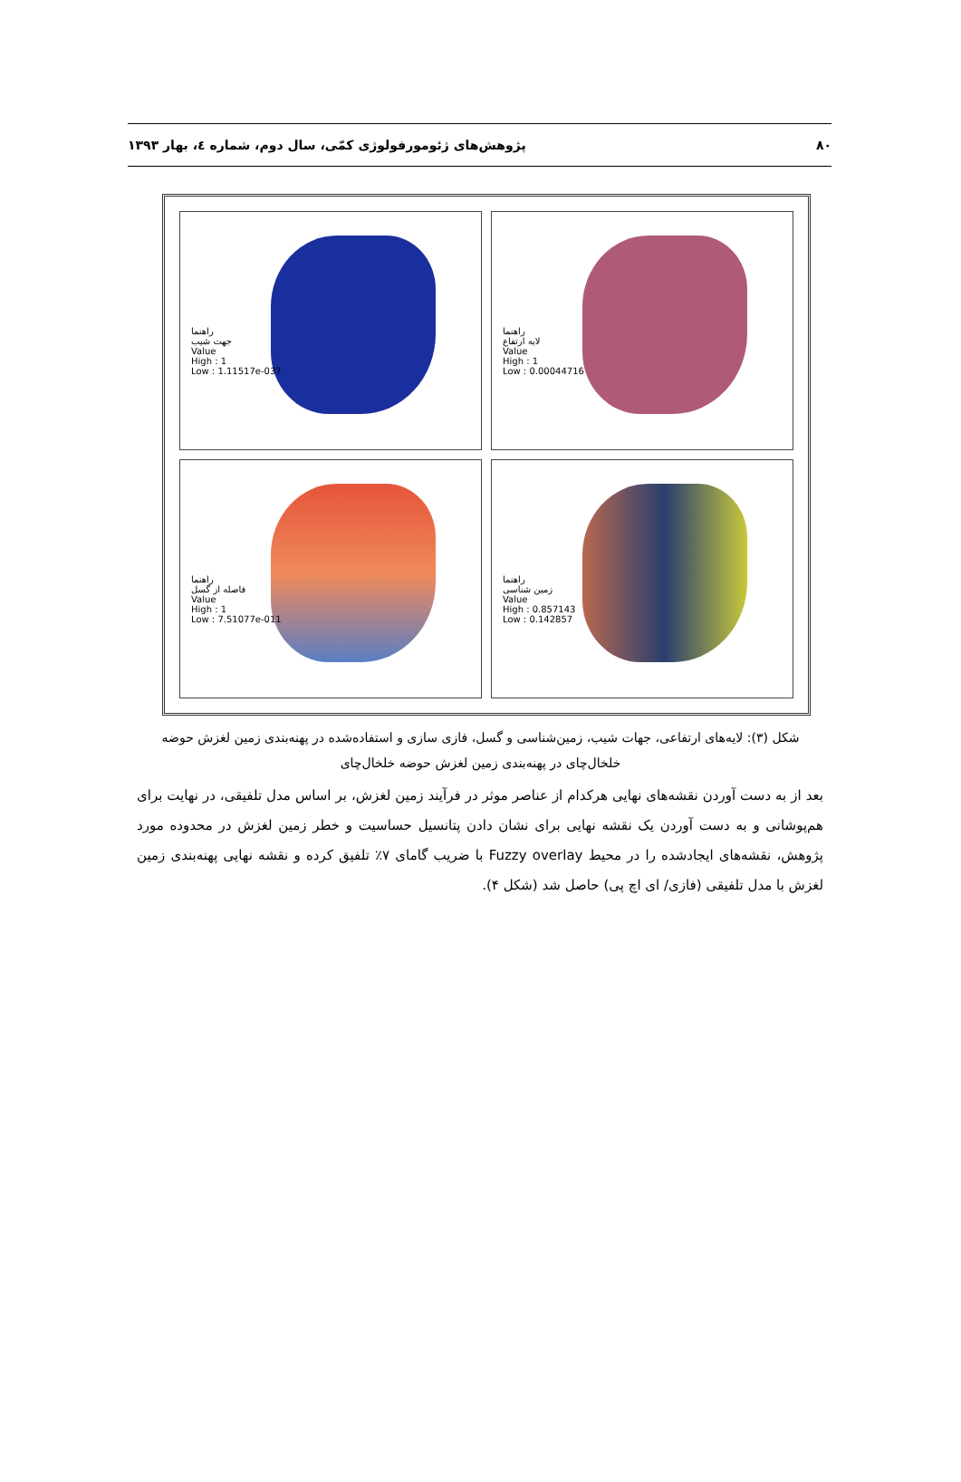۸۰ پژوهش‌های ژئومورفولوژی کمّی، سال دوم، شماره ٤، بهار ١٣٩٣
راهنما
جهت شیب
Value
High : 1
Low : 1.11517e-037
راهنما
لایه ارتفاع
Value
High : 1
Low : 0.00044716
راهنما
فاصله از گسل
Value
High : 1
Low : 7.51077e-011
راهنما
زمین شناسی
Value
High : 0.857143
Low : 0.142857
شکل (٣): لایه‌های ارتفاعی، جهات شیب، زمین‌شناسی و گسل، فازی سازی و استفاده‌شده در پهنه‌بندی زمین لغزش حوضه
خلخال‌چای در پهنه‌بندی زمین لغزش حوضه خلخال‌چای
بعد از به دست آوردن نقشه‌های نهایی هرکدام از عناصر موثر در فرآیند زمین لغزش، بر اساس مدل تلفیقی، در نهایت برای هم‌پوشانی و به دست آوردن یک نقشه نهایی برای نشان دادن پتانسیل حساسیت و خطر زمین لغزش در محدوده مورد پژوهش، نقشه‌های ایجادشده را در محیط Fuzzy overlay با ضریب گامای ٧٪ تلفیق کرده و نقشه نهایی پهنه‌بندی زمین لغزش با مدل تلفیقی (فازی/ ای اچ پی) حاصل شد (شکل ۴).